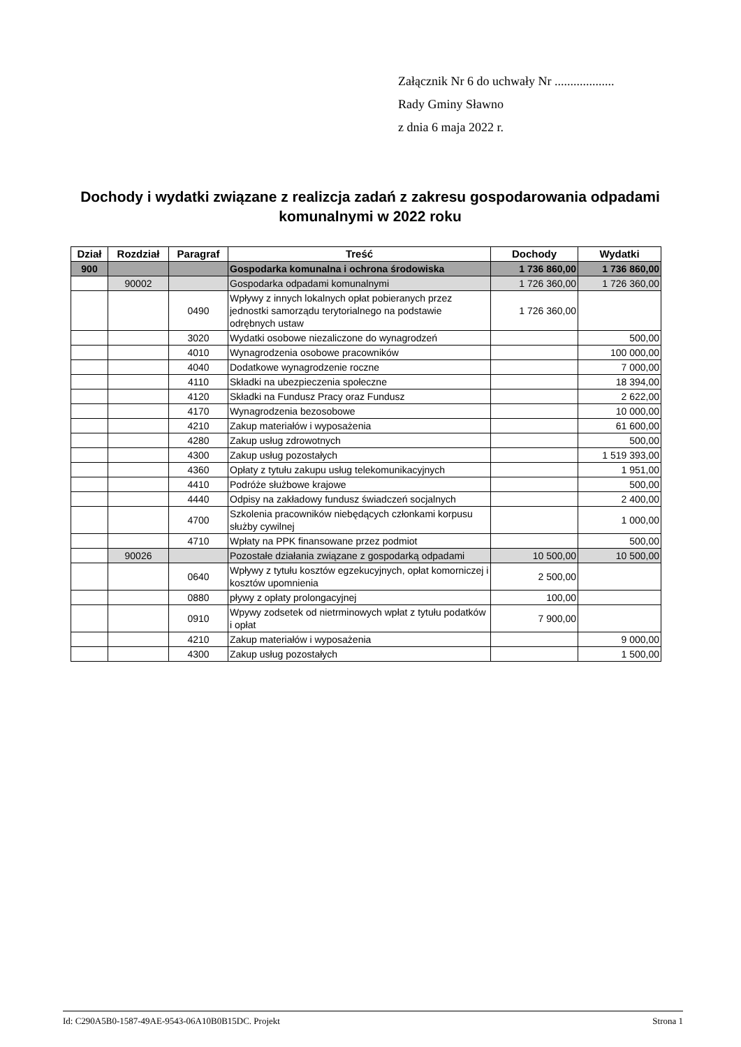Załącznik Nr 6 do uchwały Nr ...................
Rady Gminy Sławno
z dnia 6 maja 2022 r.
Dochody i wydatki związane z realizcja zadań z zakresu gospodarowania odpadami komunalnymi w 2022 roku
| Dział | Rozdział | Paragraf | Treść | Dochody | Wydatki |
| --- | --- | --- | --- | --- | --- |
| 900 | | | Gospodarka komunalna i ochrona środowiska | 1 736 860,00 | 1 736 860,00 |
| | 90002 | | Gospodarka odpadami komunalnymi | 1 726 360,00 | 1 726 360,00 |
| | | 0490 | Wpływy z innych lokalnych opłat pobieranych przez jednostki samorządu terytorialnego na podstawie odrębnych ustaw | 1 726 360,00 | |
| | | 3020 | Wydatki osobowe niezaliczone do wynagrodzeń | | 500,00 |
| | | 4010 | Wynagrodzenia osobowe pracowników | | 100 000,00 |
| | | 4040 | Dodatkowe wynagrodzenie roczne | | 7 000,00 |
| | | 4110 | Składki na ubezpieczenia społeczne | | 18 394,00 |
| | | 4120 | Składki na Fundusz Pracy oraz Fundusz | | 2 622,00 |
| | | 4170 | Wynagrodzenia bezosobowe | | 10 000,00 |
| | | 4210 | Zakup materiałów i wyposażenia | | 61 600,00 |
| | | 4280 | Zakup usług zdrowotnych | | 500,00 |
| | | 4300 | Zakup usług pozostałych | | 1 519 393,00 |
| | | 4360 | Opłaty z tytułu zakupu usług telekomunikacyjnych | | 1 951,00 |
| | | 4410 | Podróże służbowe krajowe | | 500,00 |
| | | 4440 | Odpisy na zakładowy fundusz świadczeń socjalnych | | 2 400,00 |
| | | 4700 | Szkolenia pracowników niebędących członkami korpusu służby cywilnej | | 1 000,00 |
| | | 4710 | Wpłaty na PPK finansowane przez podmiot | | 500,00 |
| | 90026 | | Pozostałe działania związane z gospodarką odpadami | 10 500,00 | 10 500,00 |
| | | 0640 | Wpływy z tytułu kosztów egzekucyjnych, opłat komorniczej i kosztów upomnienia | 2 500,00 | |
| | | 0880 | pływy z opłaty prolongacyjnej | 100,00 | |
| | | 0910 | Wpywy zodsetek od nietrminowych wpłat z tytułu podatków i opłat | 7 900,00 | |
| | | 4210 | Zakup materiałów i wyposażenia | | 9 000,00 |
| | | 4300 | Zakup usług pozostałych | | 1 500,00 |
Id: C290A5B0-1587-49AE-9543-06A10B0B15DC. Projekt Strona 1